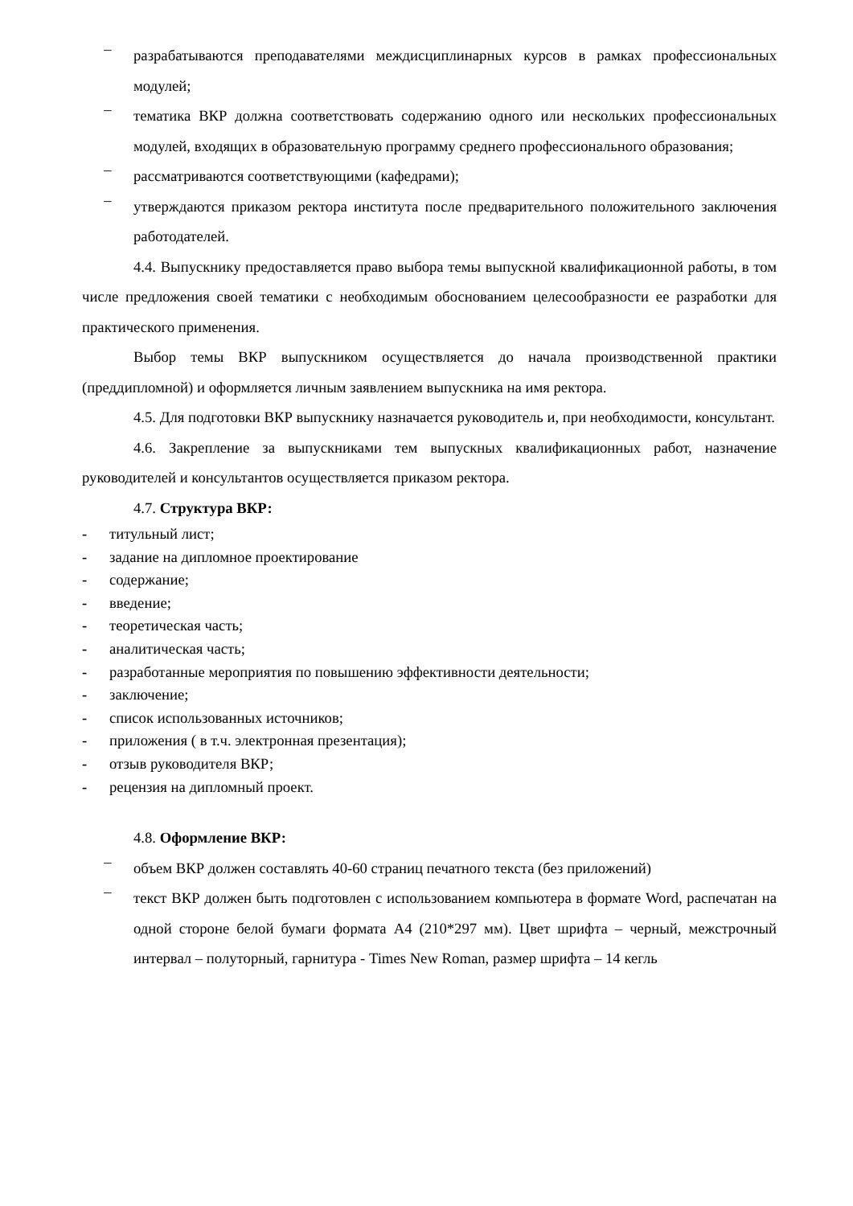– разрабатываются преподавателями междисциплинарных курсов в рамках профессиональных модулей;
– тематика ВКР должна соответствовать содержанию одного или нескольких профессиональных модулей, входящих в образовательную программу среднего профессионального образования;
– рассматриваются соответствующими (кафедрами);
– утверждаются приказом ректора института после предварительного положительного заключения работодателей.
4.4. Выпускнику предоставляется право выбора темы выпускной квалификационной работы, в том числе предложения своей тематики с необходимым обоснованием целесообразности ее разработки для практического применения.
Выбор темы ВКР выпускником осуществляется до начала производственной практики (преддипломной) и оформляется личным заявлением выпускника на имя ректора.
4.5. Для подготовки ВКР выпускнику назначается руководитель и, при необходимости, консультант.
4.6. Закрепление за выпускниками тем выпускных квалификационных работ, назначение руководителей и консультантов осуществляется приказом ректора.
4.7. Структура ВКР:
- титульный лист;
- задание на дипломное проектирование
- содержание;
- введение;
- теоретическая часть;
- аналитическая часть;
- разработанные мероприятия по повышению эффективности деятельности;
- заключение;
- список использованных источников;
- приложения ( в т.ч. электронная презентация);
- отзыв руководителя ВКР;
- рецензия на дипломный проект.
4.8. Оформление ВКР:
– объем ВКР должен составлять 40-60 страниц печатного текста (без приложений)
– текст ВКР должен быть подготовлен с использованием компьютера в формате Word, распечатан на одной стороне белой бумаги формата А4 (210*297 мм). Цвет шрифта – черный, межстрочный интервал – полуторный, гарнитура - Times New Roman, размер шрифта – 14 кегль